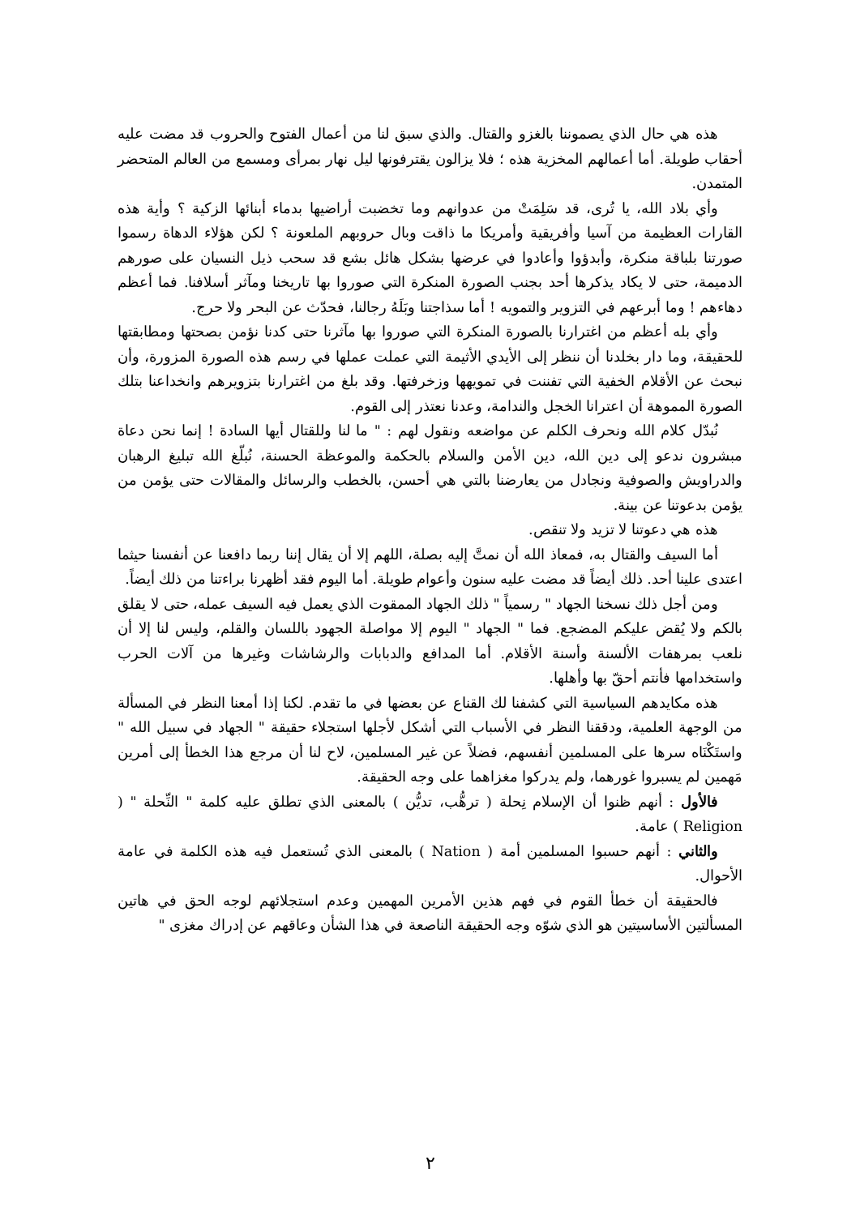هذه هي حال الذي يصموننا بالغزو والقتال. والذي سبق لنا من أعمال الفتوح والحروب قد مضت عليه أحقاب طويلة. أما أعمالهم المخزية هذه ؛ فلا يزالون يقترفونها ليل نهار بمرأى ومسمع من العالم المتحضر المتمدن.
وأي بلاد الله، يا تُرى، قد سَلِمَتْ من عدوانهم وما تخضبت أراضيها بدماء أبنائها الزكية ؟ وأية هذه القارات العظيمة من آسيا وأفريقية وأمريكا ما ذاقت وبال حروبهم الملعونة ؟ لكن هؤلاء الدهاة رسموا صورتنا بلباقة منكرة، وأبدؤوا وأعادوا في عرضها بشكل هائل بشع قد سحب ذيل النسيان على صورهم الدميمة، حتى لا يكاد يذكرها أحد بجنب الصورة المنكرة التي صوروا بها تاريخنا ومآثر أسلافنا. فما أعظم دهاءهم ! وما أبرعهم في التزوير والتمويه ! أما سذاجتنا وبَلَهُ رجالنا، فحدّث عن البحر ولا حرج.
وأي بله أعظم من اغترارنا بالصورة المنكرة التي صوروا بها مآثرنا حتى كدنا نؤمن بصحتها ومطابقتها للحقيقة، وما دار بخلدنا أن ننظر إلى الأيدي الأثيمة التي عملت عملها في رسم هذه الصورة المزورة، وأن نبحث عن الأقلام الخفية التي تفننت في تمويهها وزخرفتها. وقد بلغ من اغترارنا بتزويرهم وانخداعنا بتلك الصورة المموهة أن اعترانا الخجل والندامة، وعدنا نعتذر إلى القوم.
نُبدّل كلام الله ونحرف الكلم عن مواضعه ونقول لهم : " ما لنا وللقتال أيها السادة ! إنما نحن دعاة مبشرون ندعو إلى دين الله، دين الأمن والسلام بالحكمة والموعظة الحسنة، نُبلّغ الله تبليغ الرهبان والدراويش والصوفية ونجادل من يعارضنا بالتي هي أحسن، بالخطب والرسائل والمقالات حتى يؤمن من يؤمن بدعوتنا عن بينة.
هذه هي دعوتنا لا تزيد ولا تنقص.
أما السيف والقتال به، فمعاذ الله أن نمتَّ إليه بصلة، اللهم إلا أن يقال إننا ربما دافعنا عن أنفسنا حيثما اعتدى علينا أحد. ذلك أيضاً قد مضت عليه سنون وأعوام طويلة. أما اليوم فقد أظهرنا براءتنا من ذلك أيضاً.
ومن أجل ذلك نسخنا الجهاد " رسمياً " ذلك الجهاد الممقوت الذي يعمل فيه السيف عمله، حتى لا يقلق بالكم ولا يُقض عليكم المضجع. فما " الجهاد " اليوم إلا مواصلة الجهود باللسان والقلم، وليس لنا إلا أن نلعب بمرهفات الألسنة وأسنة الأقلام. أما المدافع والدبابات والرشاشات وغيرها من آلات الحرب واستخدامها فأنتم أحقّ بها وأهلها.
هذه مكايدهم السياسية التي كشفنا لك القناع عن بعضها في ما تقدم. لكنا إذا أمعنا النظر في المسألة من الوجهة العلمية، ودققنا النظر في الأسباب التي أشكل لأجلها استجلاء حقيقة " الجهاد في سبيل الله " واستَكْنَاه سرها على المسلمين أنفسهم، فضلاً عن غير المسلمين، لاح لنا أن مرجع هذا الخطأ إلى أمرين مَهمين لم يسبروا غورهما، ولم يدركوا مغزاهما على وجه الحقيقة.
فالأول : أنهم ظنوا أن الإسلام نِحلة ( ترهُّب، تديُّن ) بالمعنى الذي تطلق عليه كلمة " النِّحلة " ( Religion ) عامة.
والثاني : أنهم حسبوا المسلمين أمة ( Nation ) بالمعنى الذي تُستعمل فيه هذه الكلمة في عامة الأحوال.
فالحقيقة أن خطأ القوم في فهم هذين الأمرين المهمين وعدم استجلائهم لوجه الحق في هاتين المسألتين الأساسيتين هو الذي شوّه وجه الحقيقة الناصعة في هذا الشأن وعاقهم عن إدراك مغزى "
٢